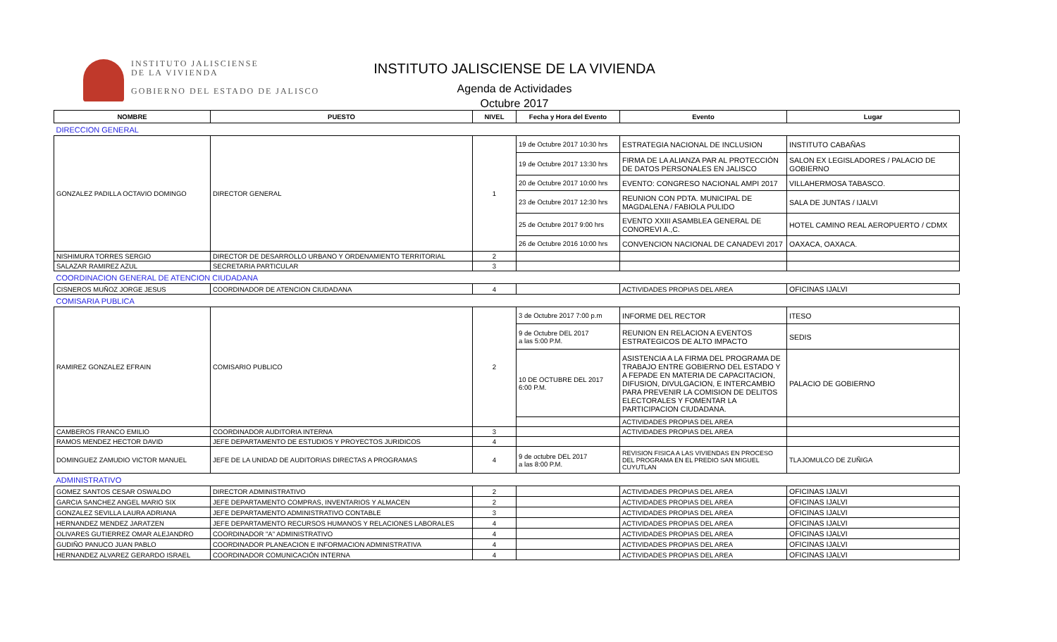INSTITUTO JALISCIENSE
DE LA VIVIENDA
GOBIERNO DEL ESTADO DE JALISCO
INSTITUTO JALISCIENSE DE LA VIVIENDA
Agenda de Actividades
Octubre 2017
| NOMBRE | PUESTO | NIVEL | Fecha y Hora del Evento | Evento | Lugar |
| --- | --- | --- | --- | --- | --- |
| DIRECCION GENERAL | | | | | |
| GONZALEZ PADILLA OCTAVIO DOMINGO | DIRECTOR GENERAL | 1 | 19 de Octubre 2017 10:30 hrs | ESTRATEGIA NACIONAL DE INCLUSION | INSTITUTO CABAÑAS |
| | | | 19 de Octubre 2017 13:30 hrs | FIRMA DE LA ALIANZA PAR AL PROTECCIÓN DE DATOS PERSONALES EN JALISCO | SALON EX LEGISLADORES / PALACIO DE GOBIERNO |
| | | | 20 de Octubre 2017 10:00 hrs | EVENTO: CONGRESO NACIONAL AMPI 2017 | VILLAHERMOSA TABASCO. |
| | | | 23 de Octubre 2017 12:30 hrs | REUNION CON PDTA. MUNICIPAL DE MAGDALENA / FABIOLA PULIDO | SALA DE JUNTAS / IJALVI |
| | | | 25 de Octubre 2017 9:00 hrs | EVENTO XXIII ASAMBLEA GENERAL DE CONOREVI A.,C. | HOTEL CAMINO REAL AEROPUERTO / CDMX |
| | | | 26 de Octubre 2016 10:00 hrs | CONVENCION NACIONAL DE CANADEVI 2017 | OAXACA, OAXACA. |
| NISHIMURA TORRES SERGIO | DIRECTOR DE DESARROLLO URBANO Y ORDENAMIENTO TERRITORIAL | 2 | | | |
| SALAZAR RAMIREZ AZUL | SECRETARIA PARTICULAR | 3 | | | |
| COORDINACION GENERAL DE ATENCION CIUDADANA | | | | | |
| CISNEROS MUÑOZ JORGE JESUS | COORDINADOR DE ATENCION CIUDADANA | 4 | | ACTIVIDADES PROPIAS DEL AREA | OFICINAS IJALVI |
| COMISARIA PUBLICA | | | | | |
| RAMIREZ GONZALEZ EFRAIN | COMISARIO PUBLICO | 2 | 3 de Octubre 2017 7:00 p.m | INFORME DEL RECTOR | ITESO |
| | | | 9 de Octubre DEL 2017 a las 5:00 P.M. | REUNION EN RELACION A EVENTOS ESTRATEGICOS DE ALTO IMPACTO | SEDIS |
| | | | 10 DE OCTUBRE DEL 2017 6:00 P.M. | ASISTENCIA A LA FIRMA DEL PROGRAMA DE TRABAJO ENTRE GOBIERNO DEL ESTADO Y A FEPADE EN MATERIA DE CAPACITACION, DIFUSION, DIVULGACION, E INTERCAMBIO PARA PREVENIR LA COMISION DE DELITOS ELECTORALES Y FOMENTAR LA PARTICIPACION CIUDADANA. | PALACIO DE GOBIERNO |
| | | | | ACTIVIDADES PROPIAS DEL AREA | |
| CAMBEROS FRANCO EMILIO | COORDINADOR AUDITORIA INTERNA | 3 | | ACTIVIDADES PROPIAS DEL AREA | |
| RAMOS MENDEZ HECTOR DAVID | JEFE DEPARTAMENTO DE ESTUDIOS Y PROYECTOS JURIDICOS | 4 | | | |
| DOMINGUEZ ZAMUDIO VICTOR MANUEL | JEFE DE LA UNIDAD DE AUDITORIAS DIRECTAS A PROGRAMAS | 4 | 9 de octubre DEL 2017 a las 8:00 P.M. | REVISION FISICA A LAS VIVIENDAS EN PROCESO DEL PROGRAMA EN EL PREDIO SAN MIGUEL CUYUTLAN | TLAJOMULCO DE ZUÑIGA |
| ADMINISTRATIVO | | | | | |
| GOMEZ SANTOS CESAR OSWALDO | DIRECTOR ADMINISTRATIVO | 2 | | ACTIVIDADES PROPIAS DEL AREA | OFICINAS IJALVI |
| GARCIA SANCHEZ ANGEL MARIO SIX | JEFE DEPARTAMENTO COMPRAS, INVENTARIOS Y ALMACEN | 2 | | ACTIVIDADES PROPIAS DEL AREA | OFICINAS IJALVI |
| GONZALEZ SEVILLA LAURA ADRIANA | JEFE DEPARTAMENTO ADMINISTRATIVO CONTABLE | 3 | | ACTIVIDADES PROPIAS DEL AREA | OFICINAS IJALVI |
| HERNANDEZ MENDEZ JARATZEN | JEFE DEPARTAMENTO RECURSOS HUMANOS Y RELACIONES LABORALES | 4 | | ACTIVIDADES PROPIAS DEL AREA | OFICINAS IJALVI |
| OLIVARES GUTIERREZ OMAR ALEJANDRO | COORDINADOR "A" ADMINISTRATIVO | 4 | | ACTIVIDADES PROPIAS DEL AREA | OFICINAS IJALVI |
| GUDIÑO PANUCO JUAN PABLO | COORDINADOR PLANEACION E INFORMACION ADMINISTRATIVA | 4 | | ACTIVIDADES PROPIAS DEL AREA | OFICINAS IJALVI |
| HERNANDEZ ALVAREZ GERARDO ISRAEL | COORDINADOR COMUNICACIÓN INTERNA | 4 | | ACTIVIDADES PROPIAS DEL AREA | OFICINAS IJALVI |